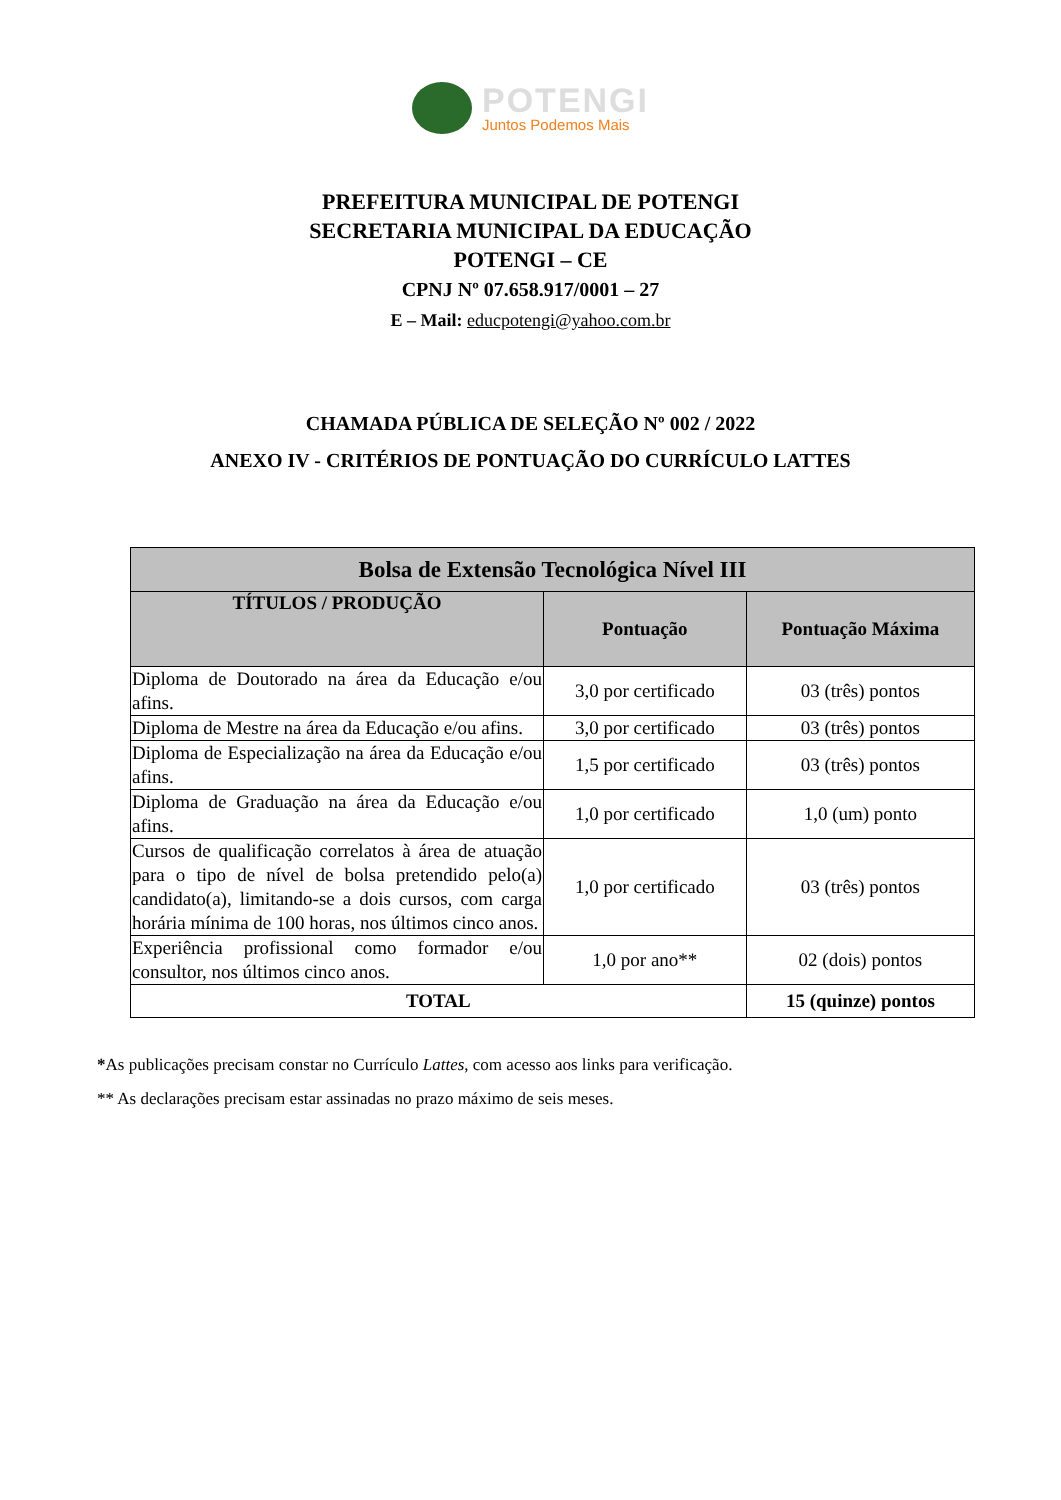POTENGI
Juntos Podemos Mais
PREFEITURA MUNICIPAL DE POTENGI
SECRETARIA MUNICIPAL DA EDUCAÇÃO
POTENGI – CE
CPNJ Nº 07.658.917/0001 – 27
E – Mail: educpotengi@yahoo.com.br
CHAMADA PÚBLICA DE SELEÇÃO Nº 002 / 2022
ANEXO IV - CRITÉRIOS DE PONTUAÇÃO DO CURRÍCULO LATTES
| Bolsa de Extensão Tecnológica Nível III | | |
| --- | --- | --- |
| TÍTULOS / PRODUÇÃO | Pontuação | Pontuação Máxima |
| Diploma de Doutorado na área da Educação e/ou afins. | 3,0 por certificado | 03 (três) pontos |
| Diploma de Mestre na área da Educação e/ou afins. | 3,0 por certificado | 03 (três) pontos |
| Diploma de Especialização na área da Educação e/ou afins. | 1,5 por certificado | 03 (três) pontos |
| Diploma de Graduação na área da Educação e/ou afins. | 1,0 por certificado | 1,0 (um) ponto |
| Cursos de qualificação correlatos à área de atuação para o tipo de nível de bolsa pretendido pelo(a) candidato(a), limitando-se a dois cursos, com carga horária mínima de 100 horas, nos últimos cinco anos. | 1,0 por certificado | 03 (três) pontos |
| Experiência profissional como formador e/ou consultor, nos últimos cinco anos. | 1,0 por ano** | 02 (dois) pontos |
| TOTAL | | 15 (quinze) pontos |
*As publicações precisam constar no Currículo Lattes, com acesso aos links para verificação.
** As declarações precisam estar assinadas no prazo máximo de seis meses.